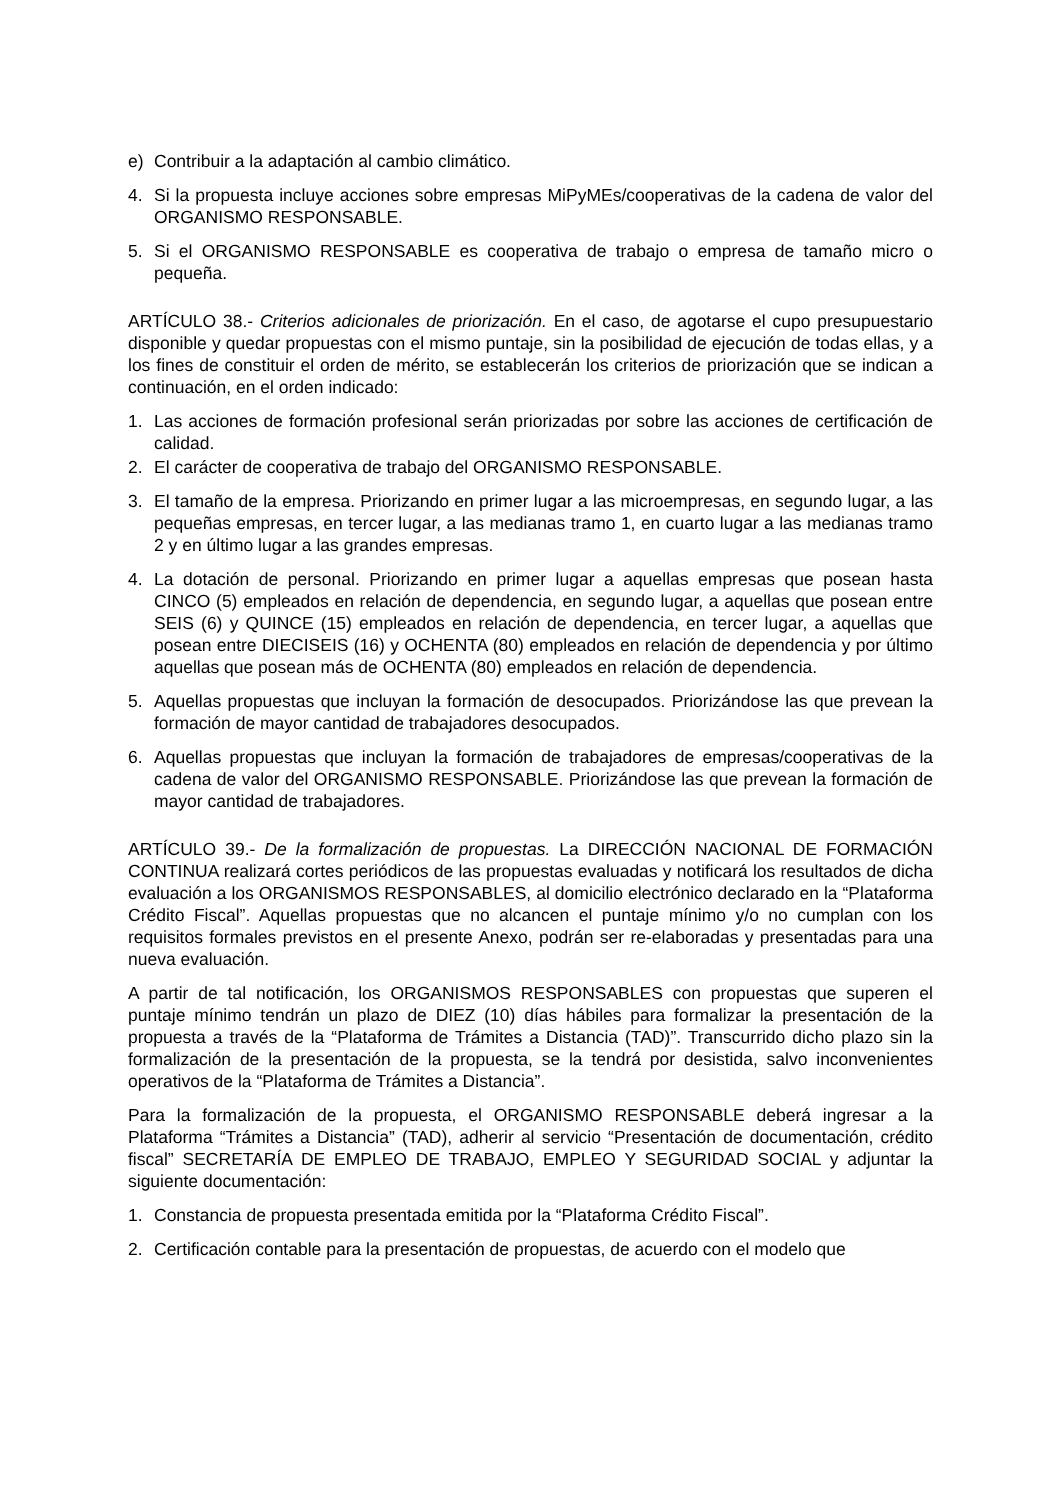e) Contribuir a la adaptación al cambio climático.
4. Si la propuesta incluye acciones sobre empresas MiPyMEs/cooperativas de la cadena de valor del ORGANISMO RESPONSABLE.
5. Si el ORGANISMO RESPONSABLE es cooperativa de trabajo o empresa de tamaño micro o pequeña.
ARTÍCULO 38.- Criterios adicionales de priorización. En el caso, de agotarse el cupo presupuestario disponible y quedar propuestas con el mismo puntaje, sin la posibilidad de ejecución de todas ellas, y a los fines de constituir el orden de mérito, se establecerán los criterios de priorización que se indican a continuación, en el orden indicado:
1. Las acciones de formación profesional serán priorizadas por sobre las acciones de certificación de calidad.
2. El carácter de cooperativa de trabajo del ORGANISMO RESPONSABLE.
3. El tamaño de la empresa. Priorizando en primer lugar a las microempresas, en segundo lugar, a las pequeñas empresas, en tercer lugar, a las medianas tramo 1, en cuarto lugar a las medianas tramo 2 y en último lugar a las grandes empresas.
4. La dotación de personal. Priorizando en primer lugar a aquellas empresas que posean hasta CINCO (5) empleados en relación de dependencia, en segundo lugar, a aquellas que posean entre SEIS (6) y QUINCE (15) empleados en relación de dependencia, en tercer lugar, a aquellas que posean entre DIECISEIS (16) y OCHENTA (80) empleados en relación de dependencia y por último aquellas que posean más de OCHENTA (80) empleados en relación de dependencia.
5. Aquellas propuestas que incluyan la formación de desocupados. Priorizándose las que prevean la formación de mayor cantidad de trabajadores desocupados.
6. Aquellas propuestas que incluyan la formación de trabajadores de empresas/cooperativas de la cadena de valor del ORGANISMO RESPONSABLE. Priorizándose las que prevean la formación de mayor cantidad de trabajadores.
ARTÍCULO 39.- De la formalización de propuestas. La DIRECCIÓN NACIONAL DE FORMACIÓN CONTINUA realizará cortes periódicos de las propuestas evaluadas y notificará los resultados de dicha evaluación a los ORGANISMOS RESPONSABLES, al domicilio electrónico declarado en la “Plataforma Crédito Fiscal”. Aquellas propuestas que no alcancen el puntaje mínimo y/o no cumplan con los requisitos formales previstos en el presente Anexo, podrán ser re-elaboradas y presentadas para una nueva evaluación.
A partir de tal notificación, los ORGANISMOS RESPONSABLES con propuestas que superen el puntaje mínimo tendrán un plazo de DIEZ (10) días hábiles para formalizar la presentación de la propuesta a través de la “Plataforma de Trámites a Distancia (TAD)”. Transcurrido dicho plazo sin la formalización de la presentación de la propuesta, se la tendrá por desistida, salvo inconvenientes operativos de la “Plataforma de Trámites a Distancia”.
Para la formalización de la propuesta, el ORGANISMO RESPONSABLE deberá ingresar a la Plataforma “Trámites a Distancia” (TAD), adherir al servicio “Presentación de documentación, crédito fiscal” SECRETARÍA DE EMPLEO DE TRABAJO, EMPLEO Y SEGURIDAD SOCIAL y adjuntar la siguiente documentación:
1. Constancia de propuesta presentada emitida por la “Plataforma Crédito Fiscal”.
2. Certificación contable para la presentación de propuestas, de acuerdo con el modelo que